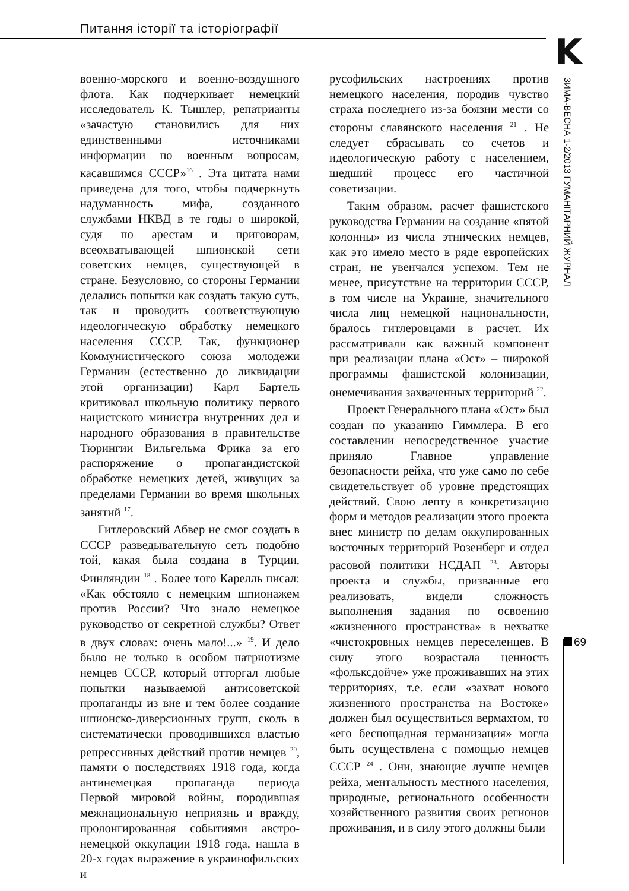Питання історії та історіографії
K
ЗИМА-ВЕСНА 1-2/2013 ГУМАНІТАРНИЙ ЖУРНАЛ
69
военно-морского и военно-воздушного флота. Как подчеркивает немецкий исследователь К. Тышлер, репатрианты «зачастую становились для них единственными источниками информации по военным вопросам, касавшимся СССР»<sup>16</sup> . Эта цитата нами приведена для того, чтобы подчеркнуть надуманность мифа, созданного службами НКВД в те годы о широкой, судя по арестам и приговорам, всеохватывающей шпионской сети советских немцев, существующей в стране. Безусловно, со стороны Германии делались попытки как создать такую суть, так и проводить соответствующую идеологическую обработку немецкого населения СССР. Так, функционер Коммунистического союза молодежи Германии (естественно до ликвидации этой организации) Карл Бартель критиковал школьную политику первого нацистского министра внутренних дел и народного образования в правительстве Тюрингии Вильгельма Фрика за его распоряжение о пропагандистской обработке немецких детей, живущих за пределами Германии во время школьных занятий <sup>17</sup>.
Гитлеровский Абвер не смог создать в СССР разведывательную сеть подобно той, какая была создана в Турции, Финляндии <sup>18</sup> . Более того Карелль писал: «Как обстояло с немецким шпионажем против России? Что знало немецкое руководство от секретной службы? Ответ в двух словах: очень мало!...» <sup>19</sup>. И дело было не только в особом патриотизме немцев СССР, который отторгал любые попытки называемой антисоветской пропаганды из вне и тем более создание шпионско-диверсионных групп, сколь в систематически проводившихся властью репрессивных действий против немцев <sup>20</sup>, памяти о последствиях 1918 года, когда антинемецкая пропаганда периода Первой мировой войны, породившая межнациональную неприязнь и вражду, пролонгированная событиями австро-немецкой оккупации 1918 года, нашла в 20-х годах выражение в украинофильских и
русофильских настроениях против немецкого населения, породив чувство страха последнего из-за боязни мести со стороны славянского населения <sup>21</sup> . Не следует сбрасывать со счетов и идеологическую работу с населением, шедший процесс его частичной советизации.
Таким образом, расчет фашистского руководства Германии на создание «пятой колонны» из числа этнических немцев, как это имело место в ряде европейских стран, не увенчался успехом. Тем не менее, присутствие на территории СССР, в том числе на Украине, значительного числа лиц немецкой национальности, бралось гитлеровцами в расчет. Их рассматривали как важный компонент при реализации плана «Ост» – широкой программы фашистской колонизации, онемечивания захваченных территорий <sup>22</sup>.
Проект Генерального плана «Ост» был создан по указанию Гиммлера. В его составлении непосредственное участие приняло Главное управление безопасности рейха, что уже само по себе свидетельствует об уровне предстоящих действий. Свою лепту в конкретизацию форм и методов реализации этого проекта внес министр по делам оккупированных восточных территорий Розенберг и отдел расовой политики НСДАП <sup>23</sup>. Авторы проекта и службы, призванные его реализовать, видели сложность выполнения задания по освоению «жизненного пространства» в нехватке «чистокровных немцев переселенцев. В силу этого возрастала ценность «фольксдойче» уже проживавших на этих территориях, т.е. если «захват нового жизненного пространства на Востоке» должен был осуществиться вермахтом, то «его беспощадная германизация» могла быть осуществлена с помощью немцев СССР <sup>24</sup> . Они, знающие лучше немцев рейха, ментальность местного населения, природные, регионального особенности хозяйственного развития своих регионов проживания, и в силу этого должны были